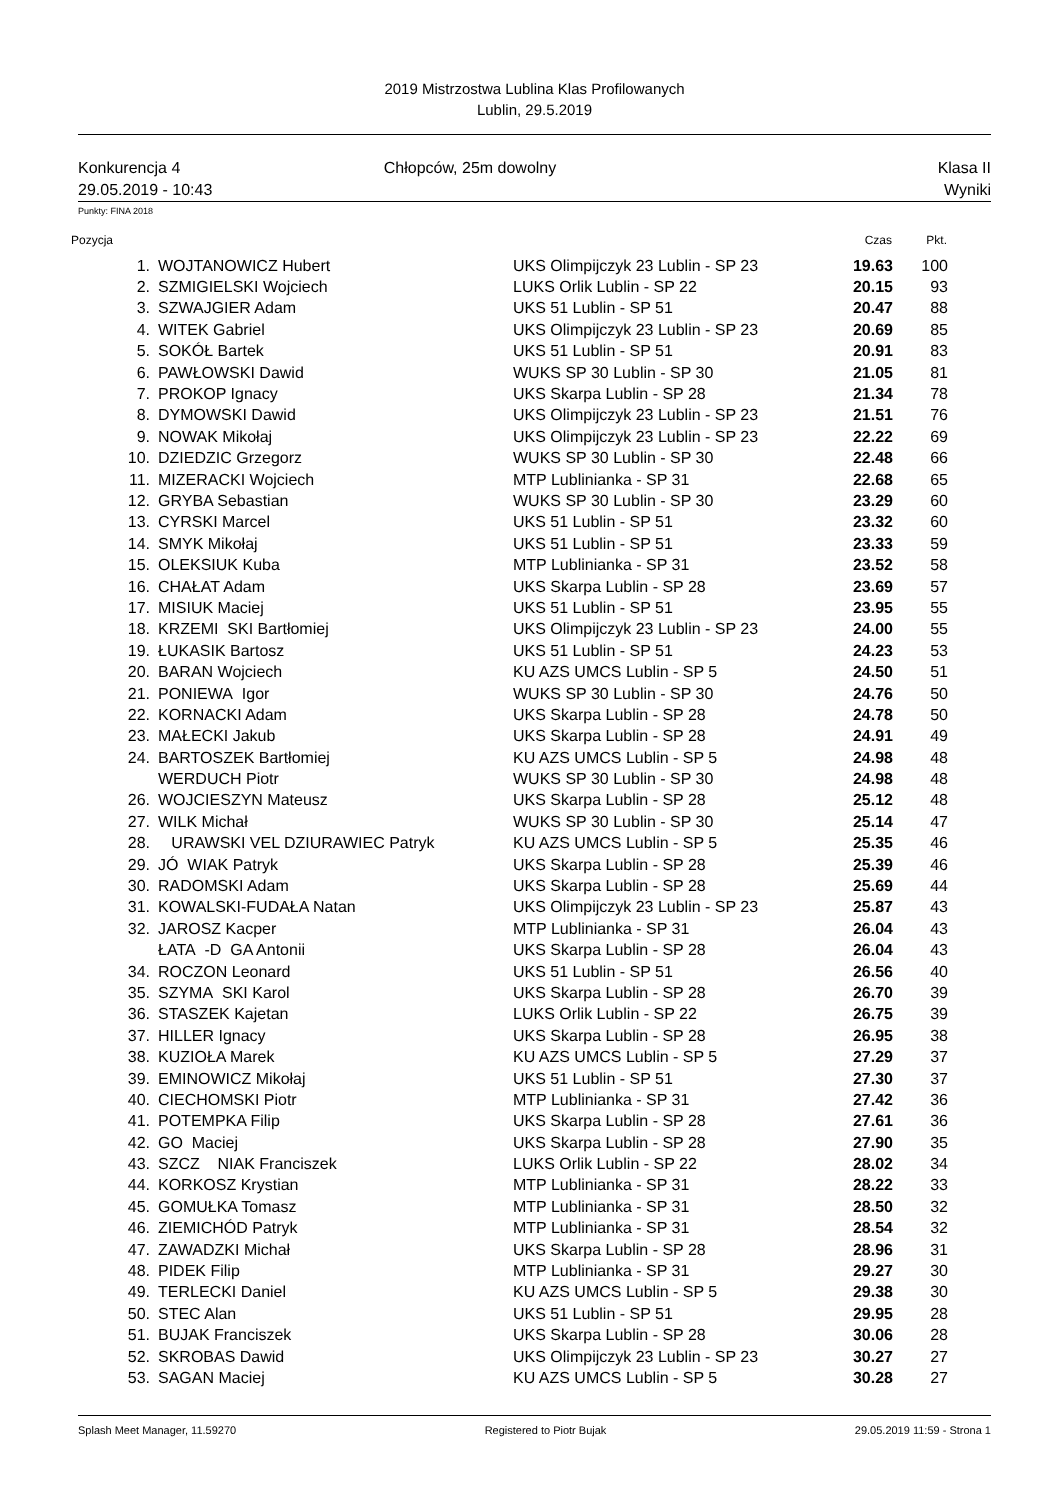2019 Mistrzostwa Lublina Klas Profilowanych
Lublin, 29.5.2019
Konkurencja 4
29.05.2019 - 10:43
Chłopców, 25m dowolny Klasa II
Wyniki
Punkty: FINA 2018
| Pozycja | | | Czas | Pkt. |
| --- | --- | --- | --- | --- |
| 1. | WOJTANOWICZ Hubert | UKS Olimpijczyk 23 Lublin - SP 23 | 19.63 | 100 |
| 2. | SZMIGIELSKI Wojciech | LUKS Orlik Lublin - SP 22 | 20.15 | 93 |
| 3. | SZWAJGIER Adam | UKS 51 Lublin - SP 51 | 20.47 | 88 |
| 4. | WITEK Gabriel | UKS Olimpijczyk 23 Lublin - SP 23 | 20.69 | 85 |
| 5. | SOKÓŁ Bartek | UKS 51 Lublin - SP 51 | 20.91 | 83 |
| 6. | PAWŁOWSKI Dawid | WUKS SP 30 Lublin - SP 30 | 21.05 | 81 |
| 7. | PROKOP Ignacy | UKS Skarpa Lublin - SP 28 | 21.34 | 78 |
| 8. | DYMOWSKI Dawid | UKS Olimpijczyk 23 Lublin - SP 23 | 21.51 | 76 |
| 9. | NOWAK Mikołaj | UKS Olimpijczyk 23 Lublin - SP 23 | 22.22 | 69 |
| 10. | DZIEDZIC Grzegorz | WUKS SP 30 Lublin - SP 30 | 22.48 | 66 |
| 11. | MIZERACKI Wojciech | MTP Lublinianka - SP 31 | 22.68 | 65 |
| 12. | GRYBA Sebastian | WUKS SP 30 Lublin - SP 30 | 23.29 | 60 |
| 13. | CYRSKI Marcel | UKS 51 Lublin - SP 51 | 23.32 | 60 |
| 14. | SMYK Mikołaj | UKS 51 Lublin - SP 51 | 23.33 | 59 |
| 15. | OLEKSIUK Kuba | MTP Lublinianka - SP 31 | 23.52 | 58 |
| 16. | CHAŁAT Adam | UKS Skarpa Lublin - SP 28 | 23.69 | 57 |
| 17. | MISIUK Maciej | UKS 51 Lublin - SP 51 | 23.95 | 55 |
| 18. | KRZEMI SKI Bartłomiej | UKS Olimpijczyk 23 Lublin - SP 23 | 24.00 | 55 |
| 19. | ŁUKASIK Bartosz | UKS 51 Lublin - SP 51 | 24.23 | 53 |
| 20. | BARAN Wojciech | KU AZS UMCS Lublin - SP 5 | 24.50 | 51 |
| 21. | PONIEWA Igor | WUKS SP 30 Lublin - SP 30 | 24.76 | 50 |
| 22. | KORNACKI Adam | UKS Skarpa Lublin - SP 28 | 24.78 | 50 |
| 23. | MAŁECKI Jakub | UKS Skarpa Lublin - SP 28 | 24.91 | 49 |
| 24. | BARTOSZEK Bartłomiej | KU AZS UMCS Lublin - SP 5 | 24.98 | 48 |
| | WERDUCH Piotr | WUKS SP 30 Lublin - SP 30 | 24.98 | 48 |
| 26. | WOJCIESZYN Mateusz | UKS Skarpa Lublin - SP 28 | 25.12 | 48 |
| 27. | WILK Michał | WUKS SP 30 Lublin - SP 30 | 25.14 | 47 |
| 28. | URAWSKI VEL DZIURAWIEC Patryk | KU AZS UMCS Lublin - SP 5 | 25.35 | 46 |
| 29. | JÓ WIAK Patryk | UKS Skarpa Lublin - SP 28 | 25.39 | 46 |
| 30. | RADOMSKI Adam | UKS Skarpa Lublin - SP 28 | 25.69 | 44 |
| 31. | KOWALSKI-FUDAŁA Natan | UKS Olimpijczyk 23 Lublin - SP 23 | 25.87 | 43 |
| 32. | JAROSZ Kacper | MTP Lublinianka - SP 31 | 26.04 | 43 |
| | ŁATA -D GA Antonii | UKS Skarpa Lublin - SP 28 | 26.04 | 43 |
| 34. | ROCZON Leonard | UKS 51 Lublin - SP 51 | 26.56 | 40 |
| 35. | SZYMA SKI Karol | UKS Skarpa Lublin - SP 28 | 26.70 | 39 |
| 36. | STASZEK Kajetan | LUKS Orlik Lublin - SP 22 | 26.75 | 39 |
| 37. | HILLER Ignacy | UKS Skarpa Lublin - SP 28 | 26.95 | 38 |
| 38. | KUZIOŁA Marek | KU AZS UMCS Lublin - SP 5 | 27.29 | 37 |
| 39. | EMINOWICZ Mikołaj | UKS 51 Lublin - SP 51 | 27.30 | 37 |
| 40. | CIECHOMSKI Piotr | MTP Lublinianka - SP 31 | 27.42 | 36 |
| 41. | POTEMPKA Filip | UKS Skarpa Lublin - SP 28 | 27.61 | 36 |
| 42. | GO Maciej | UKS Skarpa Lublin - SP 28 | 27.90 | 35 |
| 43. | SZCZ NIAK Franciszek | LUKS Orlik Lublin - SP 22 | 28.02 | 34 |
| 44. | KORKOSZ Krystian | MTP Lublinianka - SP 31 | 28.22 | 33 |
| 45. | GOMUŁKA Tomasz | MTP Lublinianka - SP 31 | 28.50 | 32 |
| 46. | ZIEMICHÓD Patryk | MTP Lublinianka - SP 31 | 28.54 | 32 |
| 47. | ZAWADZKI Michał | UKS Skarpa Lublin - SP 28 | 28.96 | 31 |
| 48. | PIDEK Filip | MTP Lublinianka - SP 31 | 29.27 | 30 |
| 49. | TERLECKI Daniel | KU AZS UMCS Lublin - SP 5 | 29.38 | 30 |
| 50. | STEC Alan | UKS 51 Lublin - SP 51 | 29.95 | 28 |
| 51. | BUJAK Franciszek | UKS Skarpa Lublin - SP 28 | 30.06 | 28 |
| 52. | SKROBAS Dawid | UKS Olimpijczyk 23 Lublin - SP 23 | 30.27 | 27 |
| 53. | SAGAN Maciej | KU AZS UMCS Lublin - SP 5 | 30.28 | 27 |
Splash Meet Manager, 11.59270 Registered to Piotr Bujak 29.05.2019 11:59 - Strona 1